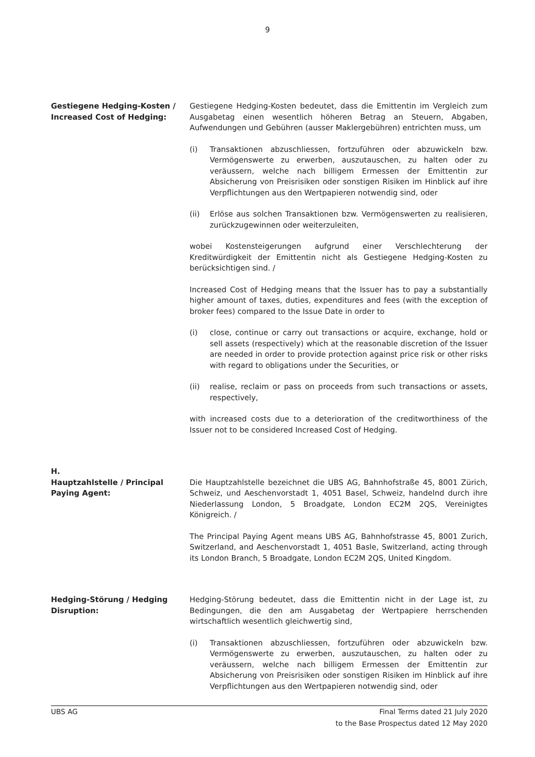9
Gestiegene Hedging-Kosten / Increased Cost of Hedging:
Gestiegene Hedging-Kosten bedeutet, dass die Emittentin im Vergleich zum Ausgabetag einen wesentlich höheren Betrag an Steuern, Abgaben, Aufwendungen und Gebühren (ausser Maklergebühren) entrichten muss, um
(i) Transaktionen abzuschliessen, fortzuführen oder abzuwickeln bzw. Vermögenswerte zu erwerben, auszutauschen, zu halten oder zu veräussern, welche nach billigem Ermessen der Emittentin zur Absicherung von Preisrisiken oder sonstigen Risiken im Hinblick auf ihre Verpflichtungen aus den Wertpapieren notwendig sind, oder
(ii) Erlöse aus solchen Transaktionen bzw. Vermögenswerten zu realisieren, zurückzugewinnen oder weiterzuleiten,
wobei Kostensteigerungen aufgrund einer Verschlechterung der Kreditwürdigkeit der Emittentin nicht als Gestiegene Hedging-Kosten zu berücksichtigen sind. /
Increased Cost of Hedging means that the Issuer has to pay a substantially higher amount of taxes, duties, expenditures and fees (with the exception of broker fees) compared to the Issue Date in order to
(i) close, continue or carry out transactions or acquire, exchange, hold or sell assets (respectively) which at the reasonable discretion of the Issuer are needed in order to provide protection against price risk or other risks with regard to obligations under the Securities, or
(ii) realise, reclaim or pass on proceeds from such transactions or assets, respectively,
with increased costs due to a deterioration of the creditworthiness of the Issuer not to be considered Increased Cost of Hedging.
H.
Hauptzahlstelle / Principal Paying Agent:
Die Hauptzahlstelle bezeichnet die UBS AG, Bahnhofstraße 45, 8001 Zürich, Schweiz, und Aeschenvorstadt 1, 4051 Basel, Schweiz, handelnd durch ihre Niederlassung London, 5 Broadgate, London EC2M 2QS, Vereinigtes Königreich. /
The Principal Paying Agent means UBS AG, Bahnhofstrasse 45, 8001 Zurich, Switzerland, and Aeschenvorstadt 1, 4051 Basle, Switzerland, acting through its London Branch, 5 Broadgate, London EC2M 2QS, United Kingdom.
Hedging-Störung / Hedging Disruption:
Hedging-Störung bedeutet, dass die Emittentin nicht in der Lage ist, zu Bedingungen, die den am Ausgabetag der Wertpapiere herrschenden wirtschaftlich wesentlich gleichwertig sind,
(i) Transaktionen abzuschliessen, fortzuführen oder abzuwickeln bzw. Vermögenswerte zu erwerben, auszutauschen, zu halten oder zu veräussern, welche nach billigem Ermessen der Emittentin zur Absicherung von Preisrisiken oder sonstigen Risiken im Hinblick auf ihre Verpflichtungen aus den Wertpapieren notwendig sind, oder
UBS AG Final Terms dated 21 July 2020
to the Base Prospectus dated 12 May 2020